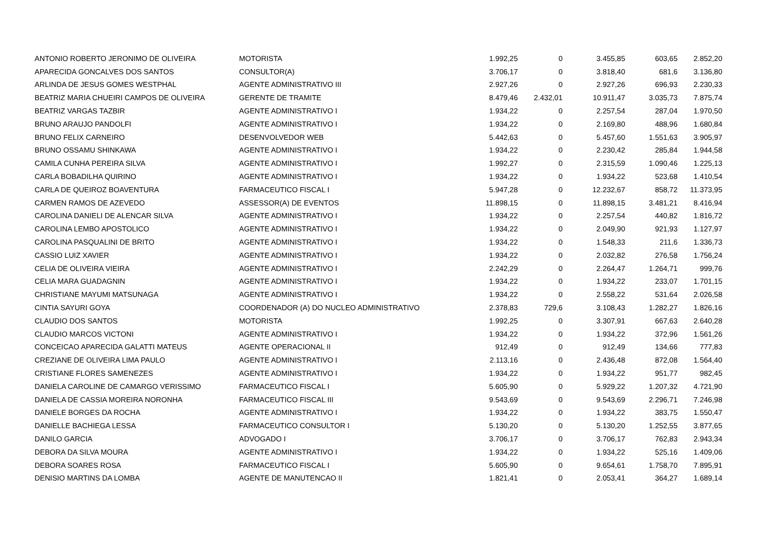| ANTONIO ROBERTO JERONIMO DE OLIVEIRA | MOTORISTA | 1.992,25 | 0 | 3.455,85 | 603,65 | 2.852,20 |
| APARECIDA GONCALVES DOS SANTOS | CONSULTOR(A) | 3.706,17 | 0 | 3.818,40 | 681,6 | 3.136,80 |
| ARLINDA DE JESUS GOMES WESTPHAL | AGENTE ADMINISTRATIVO III | 2.927,26 | 0 | 2.927,26 | 696,93 | 2.230,33 |
| BEATRIZ MARIA CHUEIRI CAMPOS DE OLIVEIRA | GERENTE DE TRAMITE | 8.479,46 | 2.432,01 | 10.911,47 | 3.035,73 | 7.875,74 |
| BEATRIZ VARGAS TAZBIR | AGENTE ADMINISTRATIVO I | 1.934,22 | 0 | 2.257,54 | 287,04 | 1.970,50 |
| BRUNO ARAUJO PANDOLFI | AGENTE ADMINISTRATIVO I | 1.934,22 | 0 | 2.169,80 | 488,96 | 1.680,84 |
| BRUNO FELIX CARNEIRO | DESENVOLVEDOR WEB | 5.442,63 | 0 | 5.457,60 | 1.551,63 | 3.905,97 |
| BRUNO OSSAMU SHINKAWA | AGENTE ADMINISTRATIVO I | 1.934,22 | 0 | 2.230,42 | 285,84 | 1.944,58 |
| CAMILA CUNHA PEREIRA SILVA | AGENTE ADMINISTRATIVO I | 1.992,27 | 0 | 2.315,59 | 1.090,46 | 1.225,13 |
| CARLA BOBADILHA QUIRINO | AGENTE ADMINISTRATIVO I | 1.934,22 | 0 | 1.934,22 | 523,68 | 1.410,54 |
| CARLA DE QUEIROZ BOAVENTURA | FARMACEUTICO FISCAL I | 5.947,28 | 0 | 12.232,67 | 858,72 | 11.373,95 |
| CARMEN RAMOS DE AZEVEDO | ASSESSOR(A) DE EVENTOS | 11.898,15 | 0 | 11.898,15 | 3.481,21 | 8.416,94 |
| CAROLINA DANIELI DE ALENCAR SILVA | AGENTE ADMINISTRATIVO I | 1.934,22 | 0 | 2.257,54 | 440,82 | 1.816,72 |
| CAROLINA LEMBO APOSTOLICO | AGENTE ADMINISTRATIVO I | 1.934,22 | 0 | 2.049,90 | 921,93 | 1.127,97 |
| CAROLINA PASQUALINI DE BRITO | AGENTE ADMINISTRATIVO I | 1.934,22 | 0 | 1.548,33 | 211,6 | 1.336,73 |
| CASSIO LUIZ XAVIER | AGENTE ADMINISTRATIVO I | 1.934,22 | 0 | 2.032,82 | 276,58 | 1.756,24 |
| CELIA DE OLIVEIRA VIEIRA | AGENTE ADMINISTRATIVO I | 2.242,29 | 0 | 2.264,47 | 1.264,71 | 999,76 |
| CELIA MARA GUADAGNIN | AGENTE ADMINISTRATIVO I | 1.934,22 | 0 | 1.934,22 | 233,07 | 1.701,15 |
| CHRISTIANE MAYUMI MATSUNAGA | AGENTE ADMINISTRATIVO I | 1.934,22 | 0 | 2.558,22 | 531,64 | 2.026,58 |
| CINTIA SAYURI GOYA | COORDENADOR (A) DO NUCLEO ADMINISTRATIVO | 2.378,83 | 729,6 | 3.108,43 | 1.282,27 | 1.826,16 |
| CLAUDIO DOS SANTOS | MOTORISTA | 1.992,25 | 0 | 3.307,91 | 667,63 | 2.640,28 |
| CLAUDIO MARCOS VICTONI | AGENTE ADMINISTRATIVO I | 1.934,22 | 0 | 1.934,22 | 372,96 | 1.561,26 |
| CONCEICAO APARECIDA GALATTI MATEUS | AGENTE OPERACIONAL II | 912,49 | 0 | 912,49 | 134,66 | 777,83 |
| CREZIANE DE OLIVEIRA LIMA PAULO | AGENTE ADMINISTRATIVO I | 2.113,16 | 0 | 2.436,48 | 872,08 | 1.564,40 |
| CRISTIANE FLORES SAMENEZES | AGENTE ADMINISTRATIVO I | 1.934,22 | 0 | 1.934,22 | 951,77 | 982,45 |
| DANIELA CAROLINE DE CAMARGO VERISSIMO | FARMACEUTICO FISCAL I | 5.605,90 | 0 | 5.929,22 | 1.207,32 | 4.721,90 |
| DANIELA DE CASSIA MOREIRA NORONHA | FARMACEUTICO FISCAL III | 9.543,69 | 0 | 9.543,69 | 2.296,71 | 7.246,98 |
| DANIELE BORGES DA ROCHA | AGENTE ADMINISTRATIVO I | 1.934,22 | 0 | 1.934,22 | 383,75 | 1.550,47 |
| DANIELLE BACHIEGA LESSA | FARMACEUTICO CONSULTOR I | 5.130,20 | 0 | 5.130,20 | 1.252,55 | 3.877,65 |
| DANILO GARCIA | ADVOGADO I | 3.706,17 | 0 | 3.706,17 | 762,83 | 2.943,34 |
| DEBORA DA SILVA MOURA | AGENTE ADMINISTRATIVO I | 1.934,22 | 0 | 1.934,22 | 525,16 | 1.409,06 |
| DEBORA SOARES ROSA | FARMACEUTICO FISCAL I | 5.605,90 | 0 | 9.654,61 | 1.758,70 | 7.895,91 |
| DENISIO MARTINS DA LOMBA | AGENTE DE MANUTENCAO II | 1.821,41 | 0 | 2.053,41 | 364,27 | 1.689,14 |